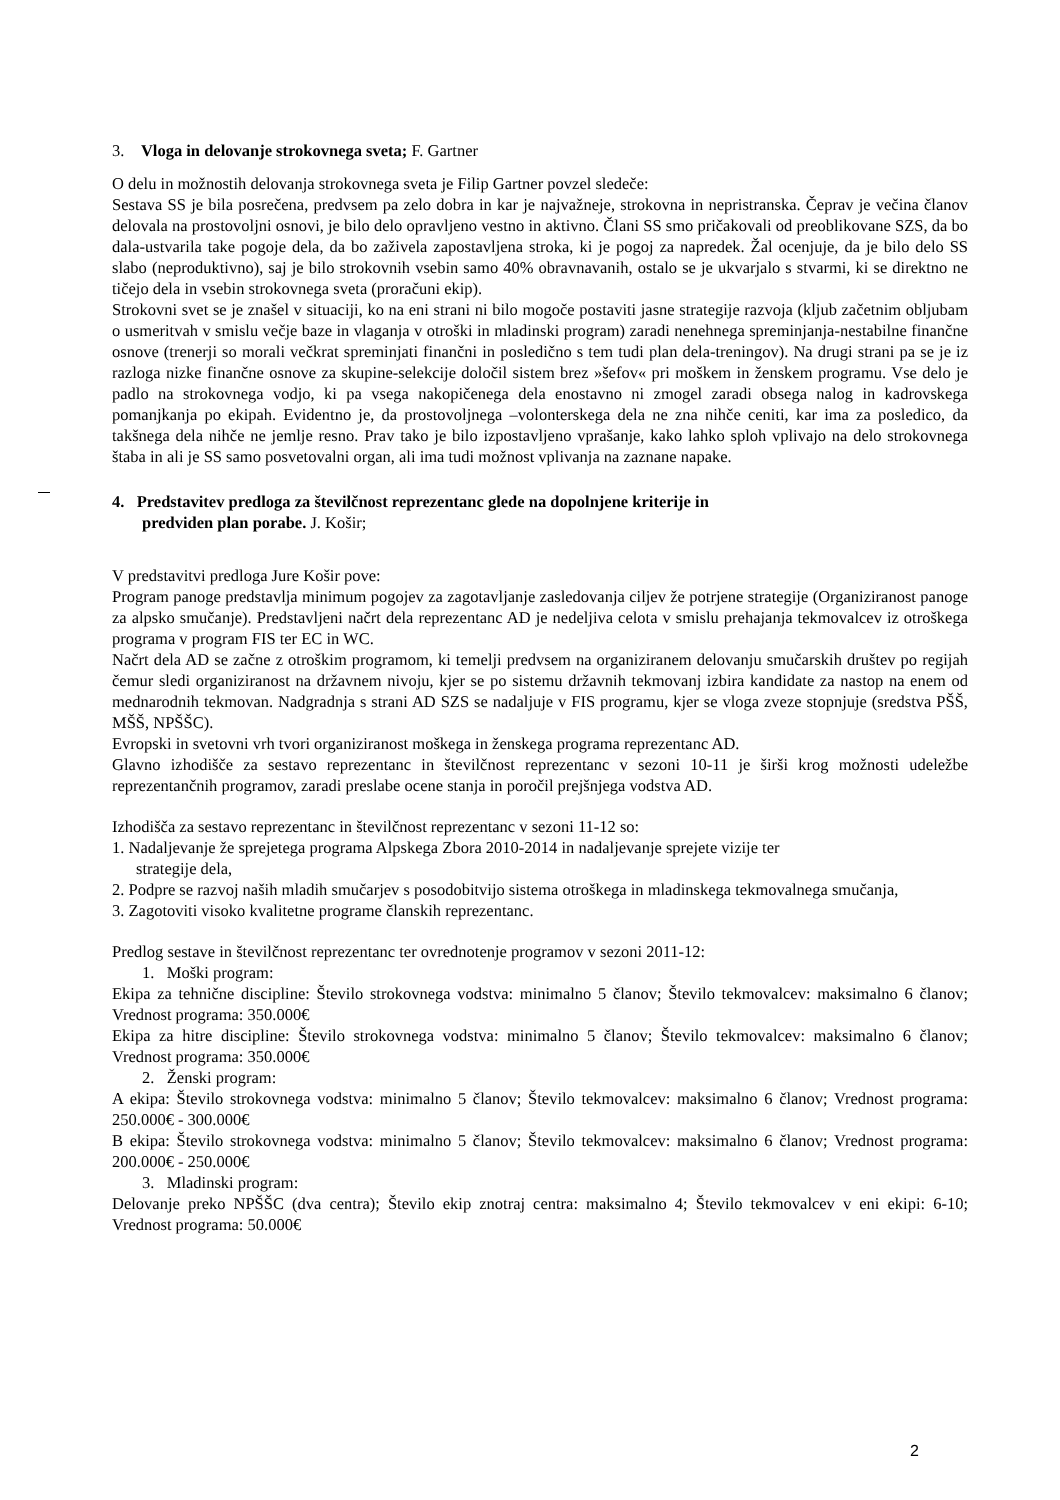3. Vloga in delovanje strokovnega sveta; F. Gartner
O delu in možnostih delovanja strokovnega sveta je Filip Gartner povzel sledeče:
Sestava SS je bila posrečena, predvsem pa zelo dobra in kar je najvažneje, strokovna in nepristranska. Čeprav je večina članov delovala na prostovoljni osnovi, je bilo delo opravljeno vestno in aktivno. Člani SS smo pričakovali od preoblikovane SZS, da bo dala-ustvarila take pogoje dela, da bo zaživela zapostavljena stroka, ki je pogoj za napredek. Žal ocenjuje, da je bilo delo SS slabo (neproduktivno), saj je bilo strokovnih vsebin samo 40% obravnavanih, ostalo se je ukvarjalo s stvarmi, ki se direktno ne tičejo dela in vsebin strokovnega sveta (proračuni ekip).
Strokovni svet se je znašel v situaciji, ko na eni strani ni bilo mogoče postaviti jasne strategije razvoja (kljub začetnim obljubam o usmeritvah v smislu večje baze in vlaganja v otroški in mladinski program) zaradi nenehnega spreminjanja-nestabilne finančne osnove (trenerji so morali večkrat spreminjati finančni in posledično s tem tudi plan dela-treningov). Na drugi strani pa se je iz razloga nizke finančne osnove za skupine-selekcije določil sistem brez »šefov« pri moškem in ženskem programu. Vse delo je padlo na strokovnega vodjo, ki pa vsega nakopičenega dela enostavno ni zmogel zaradi obsega nalog in kadrovskega pomanjkanja po ekipah. Evidentno je, da prostovoljnega –volonterskega dela ne zna nihče ceniti, kar ima za posledico, da takšnega dela nihče ne jemlje resno. Prav tako je bilo izpostavljeno vprašanje, kako lahko sploh vplivajo na delo strokovnega štaba in ali je SS samo posvetovalni organ, ali ima tudi možnost vplivanja na zaznane napake.
4. Predstavitev predloga za številčnost reprezentanc glede na dopolnjene kriterije in
predviden plan porabe. J. Košir;
V predstavitvi predloga Jure Košir pove:
Program panoge predstavlja minimum pogojev za zagotavljanje zasledovanja ciljev že potrjene strategije (Organiziranost panoge za alpsko smučanje). Predstavljeni načrt dela reprezentanc AD je nedeljiva celota v smislu prehajanja tekmovalcev iz otroškega programa v program FIS ter EC in WC.
Načrt dela AD se začne z otroškim programom, ki temelji predvsem na organiziranem delovanju smučarskih društev po regijah čemur sledi organiziranost na državnem nivoju, kjer se po sistemu državnih tekmovanj izbira kandidate za nastop na enem od mednarodnih tekmovan. Nadgradnja s strani AD SZS se nadaljuje v FIS programu, kjer se vloga zveze stopnjuje (sredstva PŠŠ, MŠŠ, NPŠŠC).
Evropski in svetovni vrh tvori organiziranost moškega in ženskega programa reprezentanc AD.
Glavno izhodišče za sestavo reprezentanc in številčnost reprezentanc v sezoni 10-11 je širši krog možnosti udeležbe reprezentančnih programov, zaradi preslabe ocene stanja in poročil prejšnjega vodstva AD.
Izhodišča za sestavo reprezentanc in številčnost reprezentanc v sezoni 11-12 so:
1. Nadaljevanje že sprejetega programa Alpskega Zbora 2010-2014 in nadaljevanje sprejete vizije ter
strategije dela,
2. Podpre se razvoj naših mladih smučarjev s posodobitvijo sistema otroškega in mladinskega tekmovalnega smučanja,
3. Zagotoviti visoko kvalitetne programe članskih reprezentanc.
Predlog sestave in številčnost reprezentanc ter ovrednotenje programov v sezoni 2011-12:
1. Moški program:
Ekipa za tehnične discipline: Število strokovnega vodstva: minimalno 5 članov; Število tekmovalcev: maksimalno 6 članov; Vrednost programa: 350.000€
Ekipa za hitre discipline: Število strokovnega vodstva: minimalno 5 članov; Število tekmovalcev: maksimalno 6 članov; Vrednost programa: 350.000€
2. Ženski program:
A ekipa: Število strokovnega vodstva: minimalno 5 članov; Število tekmovalcev: maksimalno 6 članov; Vrednost programa: 250.000€ - 300.000€
B ekipa: Število strokovnega vodstva: minimalno 5 članov; Število tekmovalcev: maksimalno 6 članov; Vrednost programa: 200.000€ - 250.000€
3. Mladinski program:
Delovanje preko NPŠŠC (dva centra); Število ekip znotraj centra: maksimalno 4; Število tekmovalcev v eni ekipi: 6-10; Vrednost programa: 50.000€
2